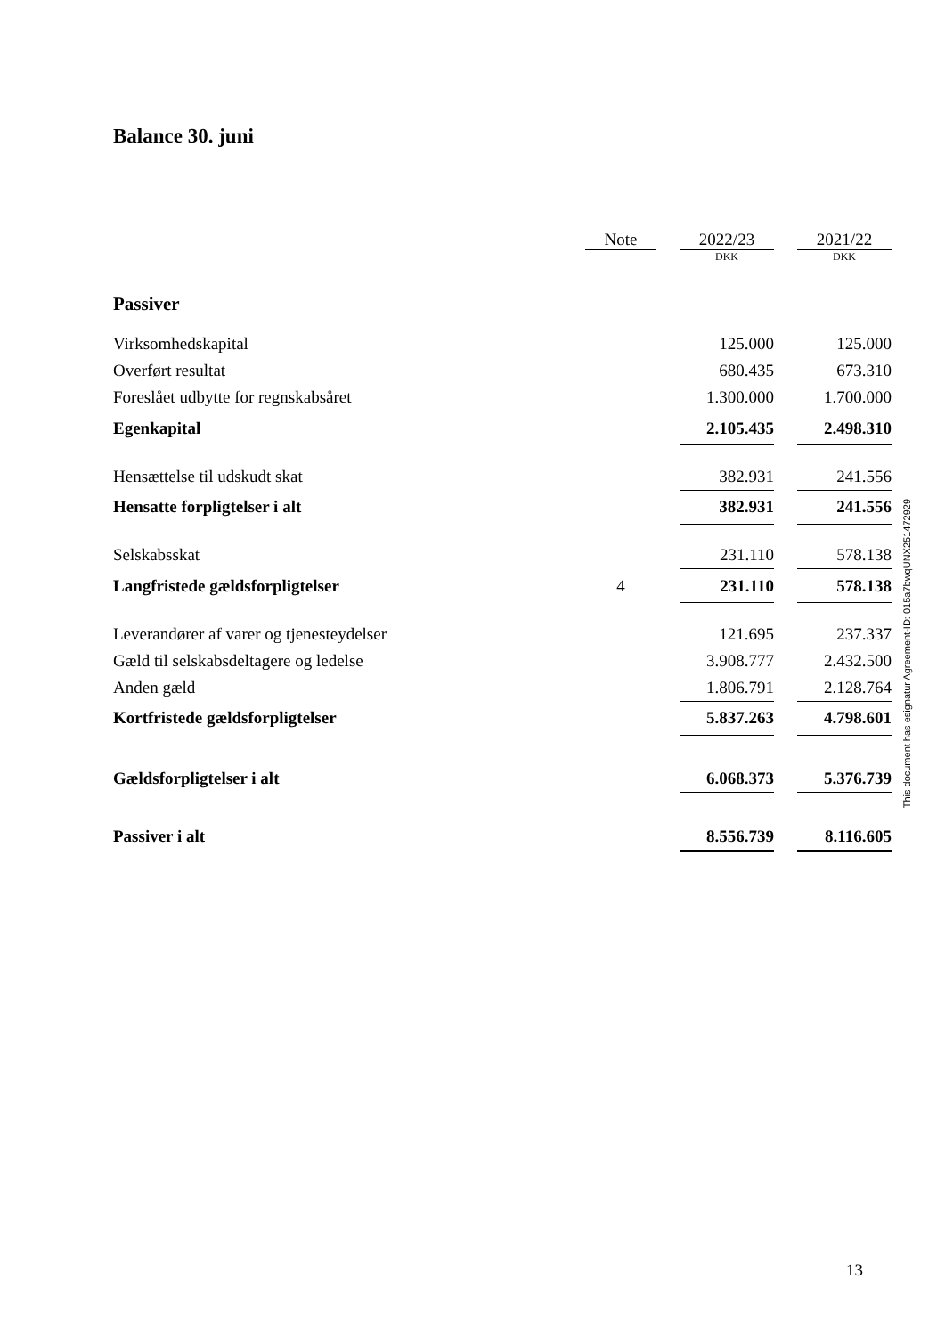Balance 30. juni
| | Note | | 2022/23 | | 2021/22 |
| | | | DKK | | DKK |
| Passiver | | | | | |
| Virksomhedskapital | | | 125.000 | | 125.000 |
| Overført resultat | | | 680.435 | | 673.310 |
| Foreslået udbytte for regnskabsåret | | | 1.300.000 | | 1.700.000 |
| Egenkapital | | | 2.105.435 | | 2.498.310 |
| Hensættelse til udskudt skat | | | 382.931 | | 241.556 |
| Hensatte forpligtelser i alt | | | 382.931 | | 241.556 |
| Selskabsskat | | | 231.110 | | 578.138 |
| Langfristede gældsforpligtelser | 4 | | 231.110 | | 578.138 |
| Leverandører af varer og tjenesteydelser | | | 121.695 | | 237.337 |
| Gæld til selskabsdeltagere og ledelse | | | 3.908.777 | | 2.432.500 |
| Anden gæld | | | 1.806.791 | | 2.128.764 |
| Kortfristede gældsforpligtelser | | | 5.837.263 | | 4.798.601 |
| Gældsforpligtelser i alt | | | 6.068.373 | | 5.376.739 |
| Passiver i alt | | | 8.556.739 | | 8.116.605 |
This document has esignatur Agreement-ID: 015a7bwqUNX251472929
13